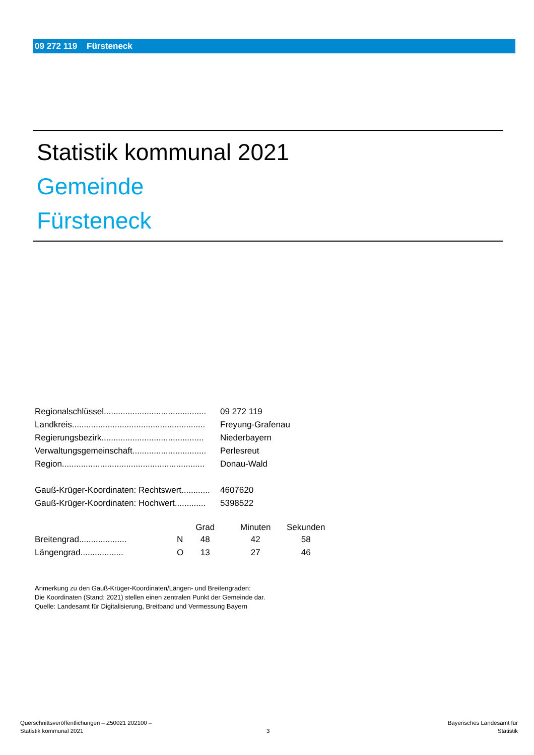09 272 119 Fürsteneck
Statistik kommunal 2021
Gemeinde
Fürsteneck
| Regionalschlüssel........................................... | 09 272 119 |
| Landkreis........................................................ | Freyung-Grafenau |
| Regierungsbezirk........................................... | Niederbayern |
| Verwaltungsgemeinschaft............................... | Perlesreut |
| Region............................................................ | Donau-Wald |
| Gauß-Krüger-Koordinaten: Rechtswert............ | 4607620 |
| Gauß-Krüger-Koordinaten: Hochwert............. | 5398522 |
| | | Grad | Minuten | Sekunden |
| --- | --- | --- | --- | --- |
| Breitengrad.................... | N | 48 | 42 | 58 |
| Längengrad.................. | O | 13 | 27 | 46 |
Anmerkung zu den Gauß-Krüger-Koordinaten/Längen- und Breitengraden:
Die Koordinaten (Stand: 2021) stellen einen zentralen Punkt der Gemeinde dar.
Quelle: Landesamt für Digitalisierung, Breitband und Vermessung Bayern
Querschnittsveröffentlichungen – Z50021 202100 –
Statistik kommunal 2021
3
Bayerisches Landesamt für
Statistik